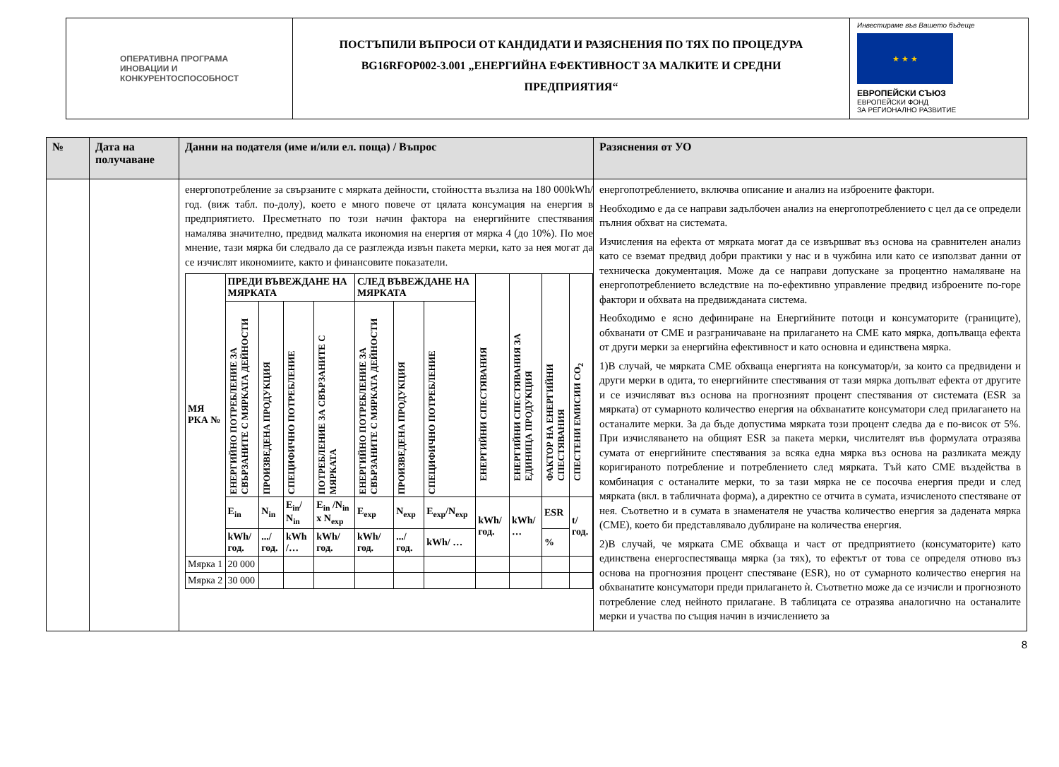ОПЕРАТИВНА ПРОГРАМА
ИНОВАЦИИ И
КОНКУРЕНТОСПОСОБНОСТ
ПОСТЪПИЛИ ВЪПРОСИ ОТ КАНДИДАТИ И РАЗЯСНЕНИЯ ПО ТЯХ ПО ПРОЦЕДУРА
BG16RFOP002-3.001 „ЕНЕРГИЙНА ЕФЕКТИВНОСТ ЗА МАЛКИТЕ И СРЕДНИ
ПРЕДПРИЯТИЯ“
Инвестираме във Вашето бъдеще
★ ★ ★
ЕВРОПЕЙСКИ СЪЮЗ
ЕВРОПЕЙСКИ ФОНД
ЗА РЕГИОНАЛНО РАЗВИТИЕ
| № | Дата на получаване | Данни на подателя (име и/или ел. поща) / Въпрос | Разяснения от УО |
| --- | --- | --- | --- |
| | | енергопотребление за свързаните с мярката дейности, стойността възлиза на 180 000kWh/год. (виж табл. по-долу), което е много повече от цялата консумация на енергия в предприятието. Пресметнато по този начин фактора на енергийните спестявания намалява значително, предвид малката икономия на енергия от мярка 4 (до 10%). По мое мнение, тази мярка би следвало да се разглежда извън пакета мерки, като за нея могат да се изчислят икономиите, както и финансовите показатели. / МЯ РКА № / ПРЕДИ ВЪВЕЖДАНЕ НА МЯРКАТА / / / / СЛЕД ВЪВЕЖДАНЕ НА МЯРКАТА / / / ЕНЕРГИЙНИ СПЕСТЯВАНИЯ / ЕНЕРГИЙНИ СПЕСТЯВАНИЯ ЗА ЕДИНИЦА ПРОДУКЦИЯ / ФАКТОР НА ЕНЕРГИЙНИ СПЕСТЯВАНИЯ / СПЕСТЕНИ ЕМИСИИ CO<sub>2</sub> / / / ЕНЕРГИЙНО ПОТРЕБЛЕНИЕ ЗА СВЪРЗАНИТЕ С МЯРКАТА ДЕЙНОСТИ / ПРОИЗВЕДЕНА ПРОДУКЦИЯ / СПЕЦИФИЧНО ПОТРЕБЛЕНИЕ / ПОТРЕБЛЕНИЕ ЗА СВЪРЗАНИТЕ С МЯРКАТА / ЕНЕРГИЙНО ПОТРЕБЛЕНИЕ ЗА СВЪРЗАНИТЕ С МЯРКАТА ДЕЙНОСТИ / ПРОИЗВЕДЕНА ПРОДУКЦИЯ / СПЕЦИФИЧНО ПОТРЕБЛЕНИЕ / / / / / / / E<sub>in</sub> / N<sub>in</sub> / E<sub>in</sub>/ N<sub>in</sub> / E<sub>in</sub> /N<sub>in</sub> x N<sub>exp</sub> / E<sub>exp</sub> / N<sub>exp</sub> / E<sub>exp</sub>/N<sub>exp</sub> / kWh/год. / kWh/ … / ESR / t/год. / / / kWh/год. / .../год. / kWh /… / kWh/год. / kWh/год. / .../год. / kWh/ … / / / % / / / Мярка 1 / 20 000 / / / / / / / / / / / / Мярка 2 / 30 000 / / / / / / / / / / / | енергопотреблението, включва описание и анализ на изброените фактори. Необходимо е да се направи задълбочен анализ на енергопотреблението с цел да се определи пълния обхват на системата. Изчисления на ефекта от мярката могат да се извършват въз основа на сравнителен анализ като се вземат предвид добри практики у нас и в чужбина или като се използват данни от техническа документация. Може да се направи допускане за процентно намаляване на енергопотреблението вследствие на по-ефективно управление предвид изброените по-горе фактори и обхвата на предвижданата система. Необходимо е ясно дефиниране на Енергийните потоци и консуматорите (границите), обхванати от СМЕ и разграничаване на прилагането на СМЕ като мярка, допълваща ефекта от други мерки за енергийна ефективност и като основна и единствена мярка. 1)В случай, че мярката СМЕ обхваща енергията на консуматор/и, за които са предвидени и други мерки в одита, то енергийните спестявания от тази мярка допълват ефекта от другите и се изчисляват въз основа на прогнозният процент спестявания от системата (ESR за мярката) от сумарното количество енергия на обхванатите консуматори след прилагането на останалите мерки. За да бъде допустима мярката този процент следва да е по-висок от 5%. При изчисляването на общият ESR за пакета мерки, числителят във формулата отразява сумата от енергийните спестявания за всяка една мярка въз основа на разликата между коригираното потребление и потреблението след мярката. Тъй като СМЕ въздейства в комбинация с останалите мерки, то за тази мярка не се посочва енергия преди и след мярката (вкл. в табличната форма), а директно се отчита в сумата, изчисленото спестяване от нея. Съответно и в сумата в знаменателя не участва количество енергия за дадената мярка (СМЕ), което би представлявало дублиране на количества енергия. 2)В случай, че мярката СМЕ обхваща и част от предприятието (консуматорите) като единствена енергоспестяваща мярка (за тях), то ефектът от това се определя отново въз основа на прогнозния процент спестяване (ESR), но от сумарното количество енергия на обхванатите консуматори преди прилагането ѝ. Съответно може да се изчисли и прогнозното потребление след нейното прилагане. В таблицата се отразява аналогично на останалите мерки и участва по същия начин в изчислението за |
8